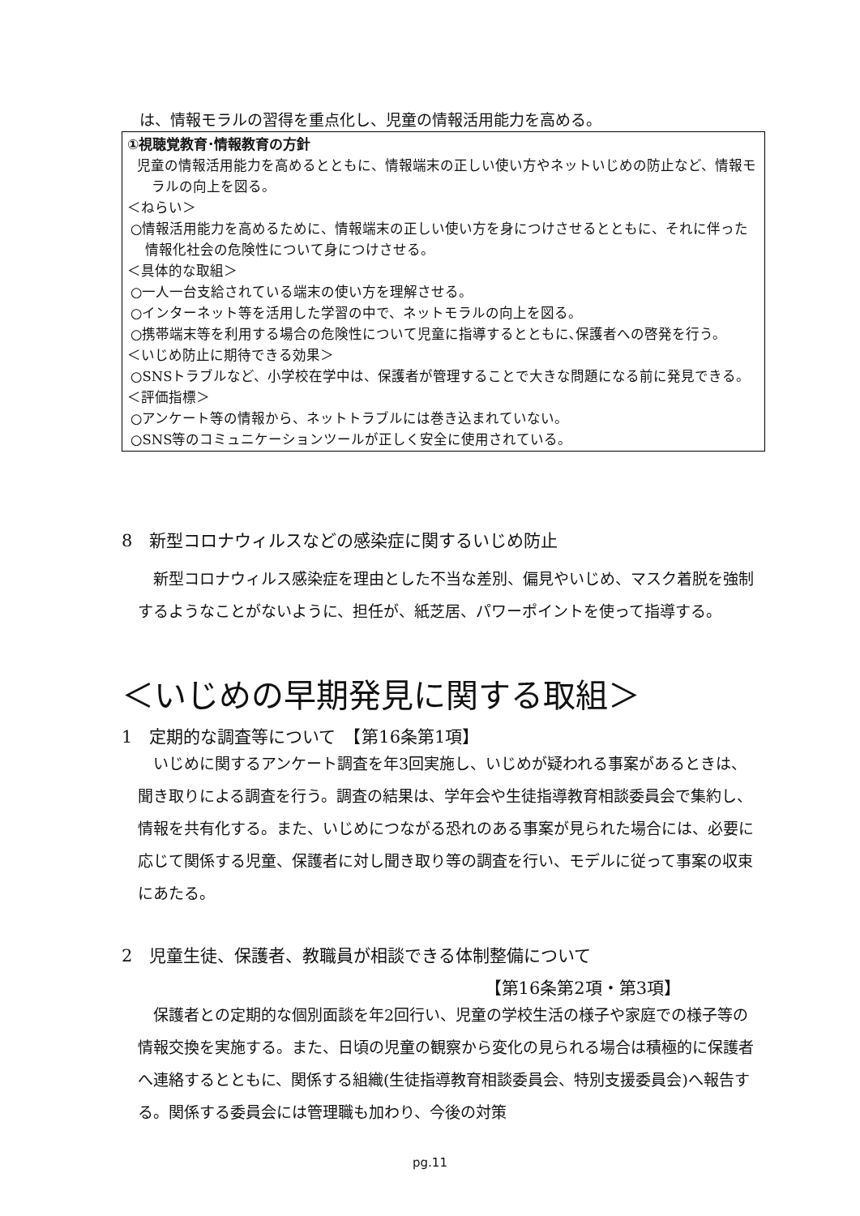は、情報モラルの習得を重点化し、児童の情報活用能力を高める。
①視聴覚教育･情報教育の方針
児童の情報活用能力を高めるとともに、情報端末の正しい使い方やネットいじめの防止など、情報モラルの向上を図る。
＜ねらい＞
○情報活用能力を高めるために、情報端末の正しい使い方を身につけさせるとともに、それに伴った情報化社会の危険性について身につけさせる。
＜具体的な取組＞
○一人一台支給されている端末の使い方を理解させる。
○インターネット等を活用した学習の中で、ネットモラルの向上を図る。
○携帯端末等を利用する場合の危険性について児童に指導するとともに､保護者への啓発を行う。
＜いじめ防止に期待できる効果＞
○SNSトラブルなど、小学校在学中は、保護者が管理することで大きな問題になる前に発見できる。
＜評価指標＞
○アンケート等の情報から、ネットトラブルには巻き込まれていない。
○SNS等のコミュニケーションツールが正しく安全に使用されている。
8　新型コロナウィルスなどの感染症に関するいじめ防止
新型コロナウィルス感染症を理由とした不当な差別、偏見やいじめ、マスク着脱を強制するようなことがないように、担任が、紙芝居、パワーポイントを使って指導する。
＜いじめの早期発見に関する取組＞
1　定期的な調査等について　【第16条第1項】
いじめに関するアンケート調査を年3回実施し、いじめが疑われる事案があるときは、聞き取りによる調査を行う。調査の結果は、学年会や生徒指導教育相談委員会で集約し、情報を共有化する。また、いじめにつながる恐れのある事案が見られた場合には、必要に応じて関係する児童、保護者に対し聞き取り等の調査を行い、モデルに従って事案の収束にあたる。
2　児童生徒、保護者、教職員が相談できる体制整備について
【第16条第2項・第3項】
保護者との定期的な個別面談を年2回行い、児童の学校生活の様子や家庭での様子等の情報交換を実施する。また、日頃の児童の観察から変化の見られる場合は積極的に保護者へ連絡するとともに、関係する組織(生徒指導教育相談委員会、特別支援委員会)へ報告する。関係する委員会には管理職も加わり、今後の対策
pg.11